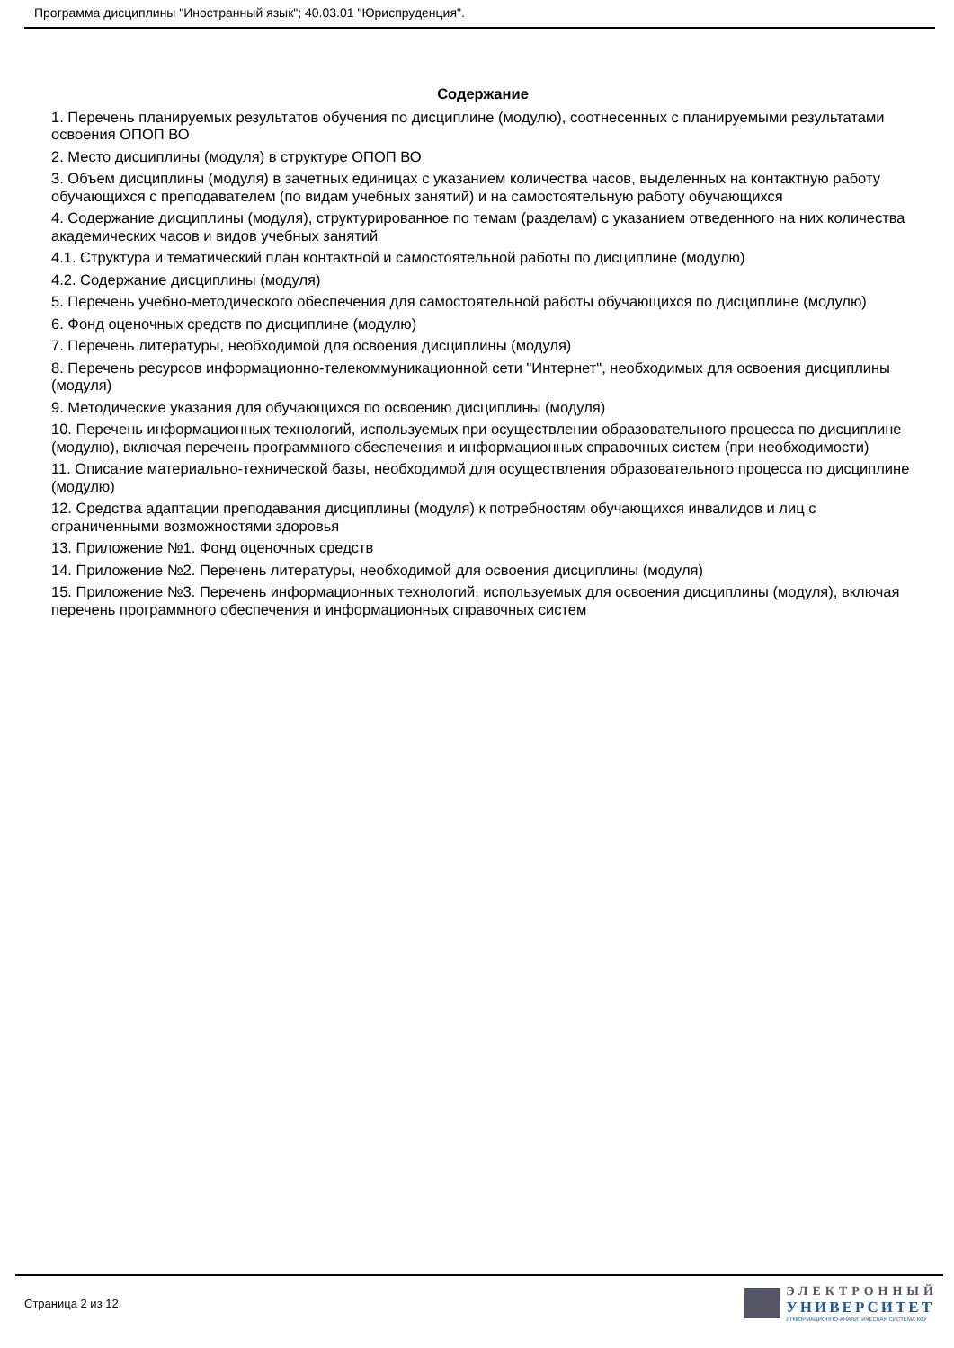Программа дисциплины "Иностранный язык"; 40.03.01 "Юриспруденция".
Содержание
1. Перечень планируемых результатов обучения по дисциплине (модулю), соотнесенных с планируемыми результатами освоения ОПОП ВО
2. Место дисциплины (модуля) в структуре ОПОП ВО
3. Объем дисциплины (модуля) в зачетных единицах с указанием количества часов, выделенных на контактную работу обучающихся с преподавателем (по видам учебных занятий) и на самостоятельную работу обучающихся
4. Содержание дисциплины (модуля), структурированное по темам (разделам) с указанием отведенного на них количества академических часов и видов учебных занятий
4.1. Структура и тематический план контактной и самостоятельной работы по дисциплине (модулю)
4.2. Содержание дисциплины (модуля)
5. Перечень учебно-методического обеспечения для самостоятельной работы обучающихся по дисциплине (модулю)
6. Фонд оценочных средств по дисциплине (модулю)
7. Перечень литературы, необходимой для освоения дисциплины (модуля)
8. Перечень ресурсов информационно-телекоммуникационной сети "Интернет", необходимых для освоения дисциплины (модуля)
9. Методические указания для обучающихся по освоению дисциплины (модуля)
10. Перечень информационных технологий, используемых при осуществлении образовательного процесса по дисциплине (модулю), включая перечень программного обеспечения и информационных справочных систем (при необходимости)
11. Описание материально-технической базы, необходимой для осуществления образовательного процесса по дисциплине (модулю)
12. Средства адаптации преподавания дисциплины (модуля) к потребностям обучающихся инвалидов и лиц с ограниченными возможностями здоровья
13. Приложение №1. Фонд оценочных средств
14. Приложение №2. Перечень литературы, необходимой для освоения дисциплины (модуля)
15. Приложение №3. Перечень информационных технологий, используемых для освоения дисциплины (модуля), включая перечень программного обеспечения и информационных справочных систем
Страница 2 из 12.
ЭЛЕКТРОННЫЙ
УНИВЕРСИТЕТ
ИНФОРМАЦИОННО-АНАЛИТИЧЕСКАЯ СИСТЕМА КФУ